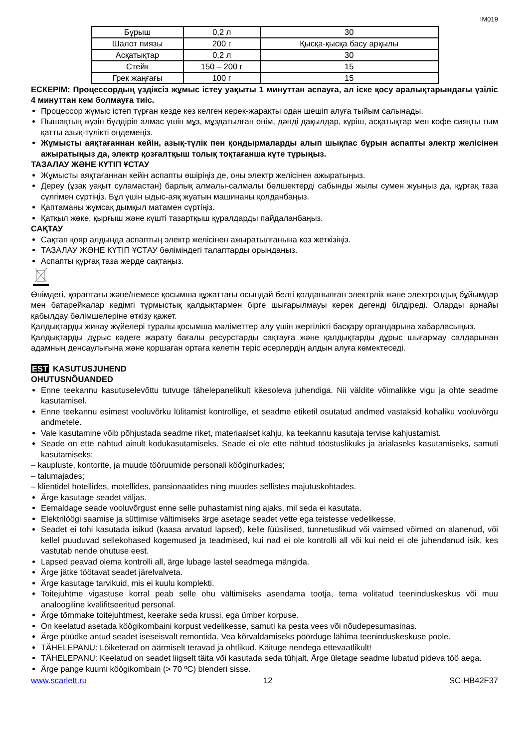IM019
| Бұрыш | 0,2 л | 30 |
| Шалот пиязы | 200 г | Қысқа-қысқа басу арқылы |
| Асқатықтар | 0,2 л | 30 |
| Стейк | 150 – 200 г | 15 |
| Грек жаңғағы | 100 г | 15 |
ЕСКЕРІМ: Процессордың үздіксіз жұмыс істеу уақыты 1 минуттан аспауға, ал іске қосу аралықтарындағы үзіліс 4 минуттан кем болмауға тиіс.
Процессор жұмыс істеп тұрған кезде кез келген керек-жарақты одан шешіп алуға тыйым салынады.
Пышақтың жүзін бүлдіріп алмас үшін мұз, мұздатылған өнім, дәнді дақылдар, күріш, асқатықтар мен кофе сияқты тым қатты азық-түлікті өңдемеңіз.
Жұмысты аяқтағаннан кейін, азық-түлік пен қондырмаларды алып шықпас бұрын аспапты электр желісінен ажыратыңыз да, электр қозғалтқыш толық тоқтағанша күте тұрыңыз.
ТАЗАЛАУ ЖӘНЕ КҮТІП ҰСТАУ
Жұмысты аяқтағаннан кейін аспапты өшіріңіз де, оны электр желісінен ажыратыңыз.
Дереу (ұзақ уақыт суламастан) барлық алмалы-салмалы бөлшектерді сабынды жылы сумен жуыңыз да, құрғақ таза сүлгімен сүртіңіз. Бұл үшін ыдыс-аяқ жуатын машинаны қолданбаңыз.
Қаптаманы жұмсақ дымқыл матамен сүртіңіз.
Қатқыл жөке, қырғыш және күшті тазартқыш құралдарды пайдаланбаңыз.
САҚТАУ
Сақтап қояр алдында аспаптың электр желісінен ажыратылғанына көз жеткізіңіз.
ТАЗАЛАУ ЖӘНЕ КҮТІП ҰСТАУ бөліміндегі талаптарды орындаңыз.
Аспапты құрғақ таза жерде сақтаңыз.
Өнімдегі, қорaптағы және/немесе қосымша құжаттағы осындай белгі қолданылған электрлік және электрондық бұйымдар мен батарейкалар кәдімгі тұрмыстық қалдықтармен бірге шығарылмауы керек дегенді білдіреді. Оларды арнайы қабылдау бөлімшелеріне өткізу қажет.
Қалдықтарды жинау жүйелері туралы қосымша мәліметтер алу үшін жергілікті басқару органдарына хабарласыңыз.
Қалдықтарды дұрыс кәдеге жарату бағалы ресурстарды сақтауға және қалдықтарды дұрыс шығармау салдарынан адамның денсаулығына және қоршаған ортаға келетін теріс әсерлердің алдын алуға көмектеседі.
EST KASUTUSJUHEND
OHUTUSNÕUANDED
Enne teekannu kasutuselevõttu tutvuge tähelepanelikult käesoleva juhendiga. Nii väldite võimalikke vigu ja ohte seadme kasutamisel.
Enne teekannu esimest vooluvõrku lülitamist kontrollige, et seadme etiketil osutatud andmed vastaksid kohaliku vooluvõrgu andmetele.
Vale kasutamine võib põhjustada seadme riket, materiaalset kahju, ka teekannu kasutaja tervise kahjustamist.
Seade on ette nähtud ainult kodukasutamiseks. Seade ei ole ette nähtud tööstuslikuks ja ärialaseks kasutamiseks, samuti kasutamiseks:
– kaupluste, kontorite, ja muude tööruumide personali kööginurkades;
– talumajades;
– klientidel hotellides, motellides, pansionaatides ning muudes sellistes majutuskohtades.
Ärge kasutage seadet väljas.
Eemaldage seade vooluvõrgust enne selle puhastamist ning ajaks, mil seda ei kasutata.
Elektrilöögi saamise ja süttimise vältimiseks ärge asetage seadet vette ega teistesse vedelikesse.
Seadet ei tohi kasutada isikud (kaasa arvatud lapsed), kelle füüsilised, tunnetuslikud või vaimsed võimed on alanenud, või kellel puuduvad sellekohased kogemused ja teadmised, kui nad ei ole kontrolli all või kui neid ei ole juhendanud isik, kes vastutab nende ohutuse eest.
Lapsed peavad olema kontrolli all, ärge lubage lastel seadmega mängida.
Ärge jätke töötavat seadet järelvalveta.
Ärge kasutage tarvikuid, mis ei kuulu komplekti.
Toitejuhtme vigastuse korral peab selle ohu vältimiseks asendama tootja, tema volitatud teeninduskeskus või muu analoogiline kvalifitseeritud personal.
Ärge tõmmake toitejuhtmest, keerake seda krussi, ega ümber korpuse.
On keelatud asetada köögikombaini korpust vedelikesse, samuti ka pesta vees või nõudepesumasinas.
Ärge püüdke antud seadet iseseisvalt remontida. Vea kõrvaldamiseks pöörduge lähima teeninduskeskuse poole.
TÄHELEPANU: Lõiketerad on äärmiselt teravad ja ohtlikud. Käituge nendega ettevaatlikult!
TÄHELEPANU: Keelatud on seadet liigselt täita või kasutada seda tühjalt. Ärge ületage seadme lubatud pideva töö aega.
Ärge pange kuumi köögikombain (> 70 ºC) blenderi sisse.
www.scarlett.ru 12 SC-HB42F37